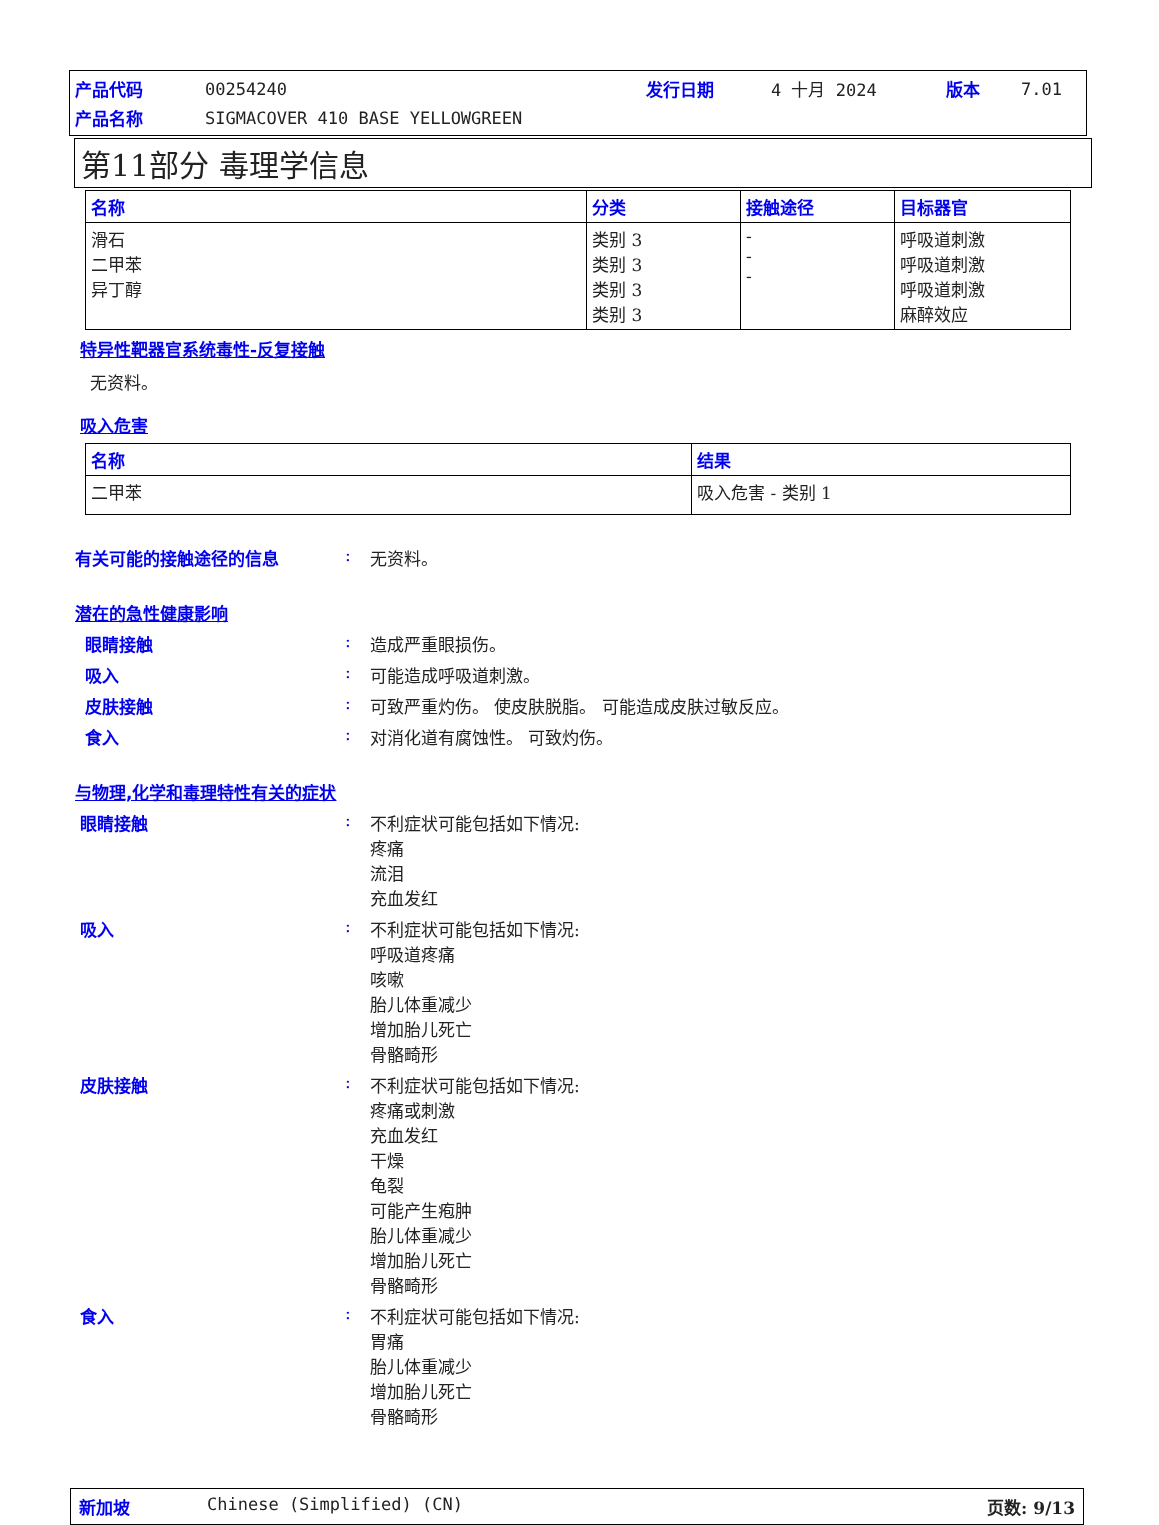| 产品代码 | 00254240 | 发行日期 | 4 十月 2024 | 版本 | 7.01 |
| 产品名称 | SIGMACOVER 410 BASE YELLOWGREEN | | | | |
第11部分 毒理学信息
| 名称 | 分类 | 接触途径 | 目标器官 |
| --- | --- | --- | --- |
| 滑石 二甲苯 异丁醇 | 类别 3 类别 3 类别 3 类别 3 | - - - | 呼吸道刺激 呼吸道刺激 呼吸道刺激 麻醉效应 |
特异性靶器官系统毒性-反复接触
无资料。
吸入危害
| 名称 | 结果 |
| --- | --- |
| 二甲苯 | 吸入危害 - 类别 1 |
有关可能的接触途径的信息 : 无资料。
潜在的急性健康影响
眼睛接触 : 造成严重眼损伤。
吸入 : 可能造成呼吸道刺激。
皮肤接触 : 可致严重灼伤。 使皮肤脱脂。 可能造成皮肤过敏反应。
食入 : 对消化道有腐蚀性。 可致灼伤。
与物理,化学和毒理特性有关的症状
眼睛接触 : 不利症状可能包括如下情况:
疼痛
流泪
充血发红
吸入 : 不利症状可能包括如下情况:
呼吸道疼痛
咳嗽
胎儿体重减少
增加胎儿死亡
骨骼畸形
皮肤接触 : 不利症状可能包括如下情况:
疼痛或刺激
充血发红
干燥
龟裂
可能产生疱肿
胎儿体重减少
增加胎儿死亡
骨骼畸形
食入 : 不利症状可能包括如下情况:
胃痛
胎儿体重减少
增加胎儿死亡
骨骼畸形
新加坡 Chinese (Simplified) (CN) 页数: 9/13